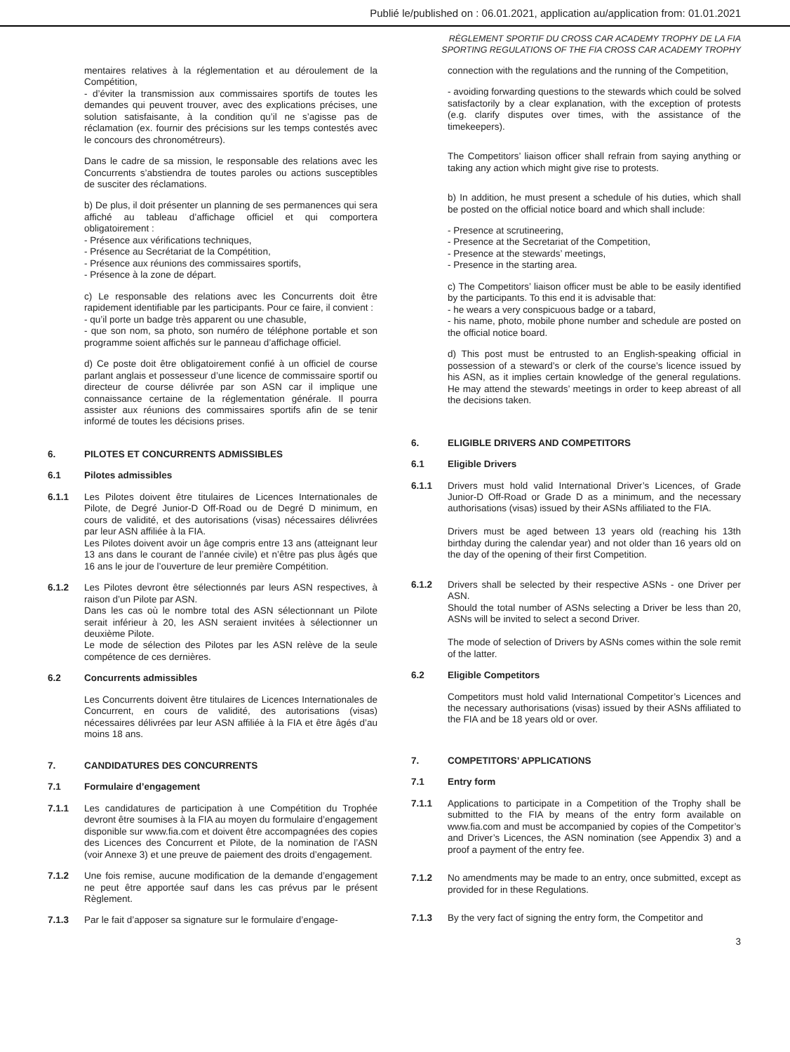Publié le/published on : 06.01.2021, application au/application from: 01.01.2021
RÈGLEMENT SPORTIF DU CROSS CAR ACADEMY TROPHY DE LA FIA
SPORTING REGULATIONS OF THE FIA CROSS CAR ACADEMY TROPHY
mentaires relatives à la réglementation et au déroulement de la Compétition,
- d’éviter la transmission aux commissaires sportifs de toutes les demandes qui peuvent trouver, avec des explications précises, une solution satisfaisante, à la condition qu’il ne s’agisse pas de réclamation (ex. fournir des précisions sur les temps contestés avec le concours des chronométreurs).
Dans le cadre de sa mission, le responsable des relations avec les Concurrents s’abstiendra de toutes paroles ou actions susceptibles de susciter des réclamations.
b) De plus, il doit présenter un planning de ses permanences qui sera affiché au tableau d’affichage officiel et qui comportera obligatoirement :
- Présence aux vérifications techniques,
- Présence au Secrétariat de la Compétition,
- Présence aux réunions des commissaires sportifs,
- Présence à la zone de départ.
c) Le responsable des relations avec les Concurrents doit être rapidement identifiable par les participants. Pour ce faire, il convient :
- qu’il porte un badge très apparent ou une chasuble,
- que son nom, sa photo, son numéro de téléphone portable et son programme soient affichés sur le panneau d’affichage officiel.
d) Ce poste doit être obligatoirement confié à un officiel de course parlant anglais et possesseur d’une licence de commissaire sportif ou directeur de course délivrée par son ASN car il implique une connaissance certaine de la réglementation générale. Il pourra assister aux réunions des commissaires sportifs afin de se tenir informé de toutes les décisions prises.
6. PILOTES ET CONCURRENTS ADMISSIBLES
6.1 Pilotes admissibles
6.1.1 Les Pilotes doivent être titulaires de Licences Internationales de Pilote, de Degré Junior-D Off-Road ou de Degré D minimum, en cours de validité, et des autorisations (visas) nécessaires délivrées par leur ASN affiliée à la FIA.
Les Pilotes doivent avoir un âge compris entre 13 ans (atteignant leur 13 ans dans le courant de l’année civile) et n’être pas plus âgés que 16 ans le jour de l’ouverture de leur première Compétition.
6.1.2 Les Pilotes devront être sélectionnés par leurs ASN respectives, à raison d’un Pilote par ASN.
Dans les cas où le nombre total des ASN sélectionnant un Pilote serait inférieur à 20, les ASN seraient invitées à sélectionner un deuxième Pilote.
Le mode de sélection des Pilotes par les ASN relève de la seule compétence de ces dernières.
6.2 Concurrents admissibles
Les Concurrents doivent être titulaires de Licences Internationales de Concurrent, en cours de validité, des autorisations (visas) nécessaires délivrées par leur ASN affiliée à la FIA et être âgés d’au moins 18 ans.
7. CANDIDATURES DES CONCURRENTS
7.1 Formulaire d’engagement
7.1.1 Les candidatures de participation à une Compétition du Trophée devront être soumises à la FIA au moyen du formulaire d’engagement disponible sur www.fia.com et doivent être accompagnées des copies des Licences des Concurrent et Pilote, de la nomination de l’ASN (voir Annexe 3) et une preuve de paiement des droits d’engagement.
7.1.2 Une fois remise, aucune modification de la demande d’engagement ne peut être apportée sauf dans les cas prévus par le présent Règlement.
7.1.3 Par le fait d’apposer sa signature sur le formulaire d’engage-
connection with the regulations and the running of the Competition,
- avoiding forwarding questions to the stewards which could be solved satisfactorily by a clear explanation, with the exception of protests (e.g. clarify disputes over times, with the assistance of the timekeepers).
The Competitors’ liaison officer shall refrain from saying anything or taking any action which might give rise to protests.
b) In addition, he must present a schedule of his duties, which shall be posted on the official notice board and which shall include:
- Presence at scrutineering,
- Presence at the Secretariat of the Competition,
- Presence at the stewards’ meetings,
- Presence in the starting area.
c) The Competitors’ liaison officer must be able to be easily identified by the participants. To this end it is advisable that:
- he wears a very conspicuous badge or a tabard,
- his name, photo, mobile phone number and schedule are posted on the official notice board.
d) This post must be entrusted to an English-speaking official in possession of a steward’s or clerk of the course’s licence issued by his ASN, as it implies certain knowledge of the general regulations. He may attend the stewards’ meetings in order to keep abreast of all the decisions taken.
6. ELIGIBLE DRIVERS AND COMPETITORS
6.1 Eligible Drivers
6.1.1 Drivers must hold valid International Driver’s Licences, of Grade Junior-D Off-Road or Grade D as a minimum, and the necessary authorisations (visas) issued by their ASNs affiliated to the FIA.
Drivers must be aged between 13 years old (reaching his 13th birthday during the calendar year) and not older than 16 years old on the day of the opening of their first Competition.
6.1.2 Drivers shall be selected by their respective ASNs - one Driver per ASN.
Should the total number of ASNs selecting a Driver be less than 20, ASNs will be invited to select a second Driver.
The mode of selection of Drivers by ASNs comes within the sole remit of the latter.
6.2 Eligible Competitors
Competitors must hold valid International Competitor’s Licences and the necessary authorisations (visas) issued by their ASNs affiliated to the FIA and be 18 years old or over.
7. COMPETITORS’ APPLICATIONS
7.1 Entry form
7.1.1 Applications to participate in a Competition of the Trophy shall be submitted to the FIA by means of the entry form available on www.fia.com and must be accompanied by copies of the Competitor’s and Driver’s Licences, the ASN nomination (see Appendix 3) and a proof a payment of the entry fee.
7.1.2 No amendments may be made to an entry, once submitted, except as provided for in these Regulations.
7.1.3 By the very fact of signing the entry form, the Competitor and
3